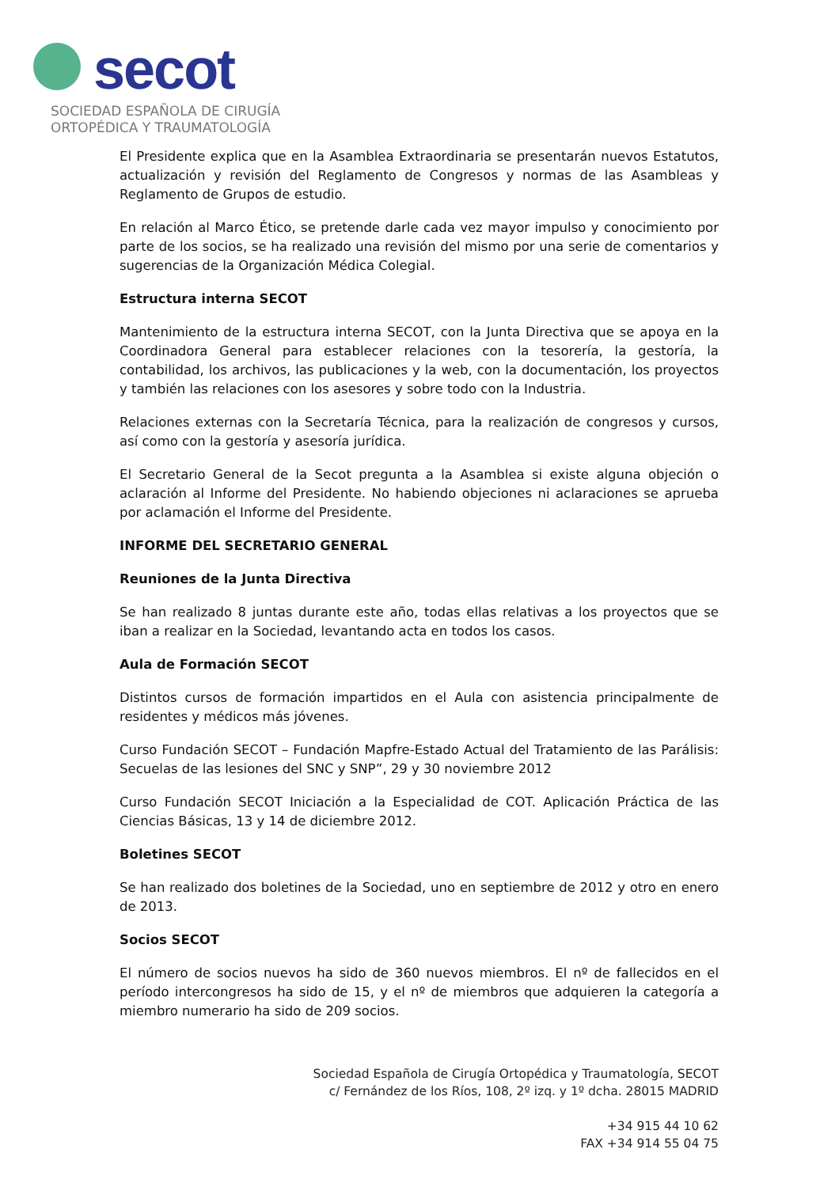secot
SOCIEDAD ESPAÑOLA DE CIRUGÍA
ORTOPÉDICA Y TRAUMATOLOGÍA
El Presidente explica que en la Asamblea Extraordinaria se presentarán nuevos Estatutos, actualización y revisión del Reglamento de Congresos y normas de las Asambleas y Reglamento de Grupos de estudio.
En relación al Marco Ético, se pretende darle cada vez mayor impulso y conocimiento por parte de los socios, se ha realizado una revisión del mismo por una serie de comentarios y sugerencias de la Organización Médica Colegial.
Estructura interna SECOT
Mantenimiento de la estructura interna SECOT, con la Junta Directiva que se apoya en la Coordinadora General para establecer relaciones con la tesorería, la gestoría, la contabilidad, los archivos, las publicaciones y la web, con la documentación, los proyectos y también las relaciones con los asesores y sobre todo con la Industria.
Relaciones externas con la Secretaría Técnica, para la realización de congresos y cursos, así como con la gestoría y asesoría jurídica.
El Secretario General de la Secot pregunta a la Asamblea si existe alguna objeción o aclaración al Informe del Presidente. No habiendo objeciones ni aclaraciones se aprueba por aclamación el Informe del Presidente.
INFORME DEL SECRETARIO GENERAL
Reuniones de la Junta Directiva
Se han realizado 8 juntas durante este año, todas ellas relativas a los proyectos que se iban a realizar en la Sociedad, levantando acta en todos los casos.
Aula de Formación SECOT
Distintos cursos de formación impartidos en el Aula con asistencia principalmente de residentes y médicos más jóvenes.
Curso Fundación SECOT – Fundación Mapfre-Estado Actual del Tratamiento de las Parálisis: Secuelas de las lesiones del SNC y SNP”, 29 y 30 noviembre 2012
Curso Fundación SECOT Iniciación a la Especialidad de COT. Aplicación Práctica de las Ciencias Básicas, 13 y 14 de diciembre 2012.
Boletines SECOT
Se han realizado dos boletines de la Sociedad, uno en septiembre de 2012 y otro en enero de 2013.
Socios SECOT
El número de socios nuevos ha sido de 360 nuevos miembros. El nº de fallecidos en el período intercongresos ha sido de 15, y el nº de miembros que adquieren la categoría a miembro numerario ha sido de 209 socios.
Sociedad Española de Cirugía Ortopédica y Traumatología, SECOT
c/ Fernández de los Ríos, 108, 2º izq. y 1º dcha. 28015 MADRID
+34 915 44 10 62
FAX +34 914 55 04 75